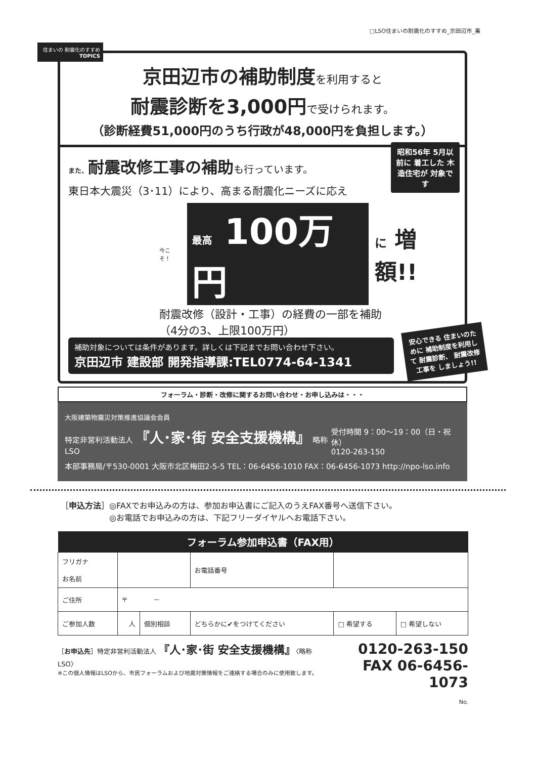□LSO住まいの耐震化のすすめ_京田辺市_裏
住まいの 耐震化のすすめ
TOPICS
京田辺市の補助制度を利用すると
耐震診断を3,000円で受けられます。
（診断経費51,000円のうち行政が48,000円を負担します。）
昭和56年 5月以前に 着工した 木造住宅が 対象です
また、耐震改修工事の補助も行っています。
東日本大震災（3･11）により、高まる耐震化ニーズに応え
今こそ！
最高 100万円
に 増額!!
耐震改修（設計・工事）の経費の一部を補助
（4分の3、上限100万円）
補助対象については条件があります。詳しくは下記までお問い合わせ下さい。
京田辺市 建設部 開発指導課:TEL0774-64-1341
安心できる 住まいのために 補助制度を利用して 耐震診断、 耐震改修工事を しましょう!!
フォーラム・診断・改修に関するお問い合わせ・お申し込みは・・・
大阪建築物震災対策推進協議会会員
特定非営利活動法人 『人･家･街 安全支援機構』 略称LSO
受付時間 9：00〜19：00（日・祝休）
0120-263-150
本部事務局/〒530-0001 大阪市北区梅田2-5-5 TEL：06-6456-1010 FAX：06-6456-1073 http://npo-lso.info
［申込方法］◎FAXでお申込みの方は、参加お申込書にご記入のうえFAX番号へ送信下さい。
　　　　　　◎お電話でお申込みの方は、下記フリーダイヤルへお電話下さい。
| フォーラム参加申込書（FAX用） | | | | | |
| --- | --- | --- | --- | --- | --- |
| フリガナ お名前 | | | お電話番号 | | |
| ご住所 | 〒 － | | | | |
| ご参加人数 | 人 | 個別相談 | どちらかに✔をつけてください | □ 希望する | □ 希望しない |
［お申込先］特定非営利活動法人 『人･家･街 安全支援機構』〈略称LSO〉
※この個人情報はLSOから、市民フォーラムおよび地震対策情報をご連絡する場合のみに使用致します。
0120-263-150
FAX 06-6456-1073
No.